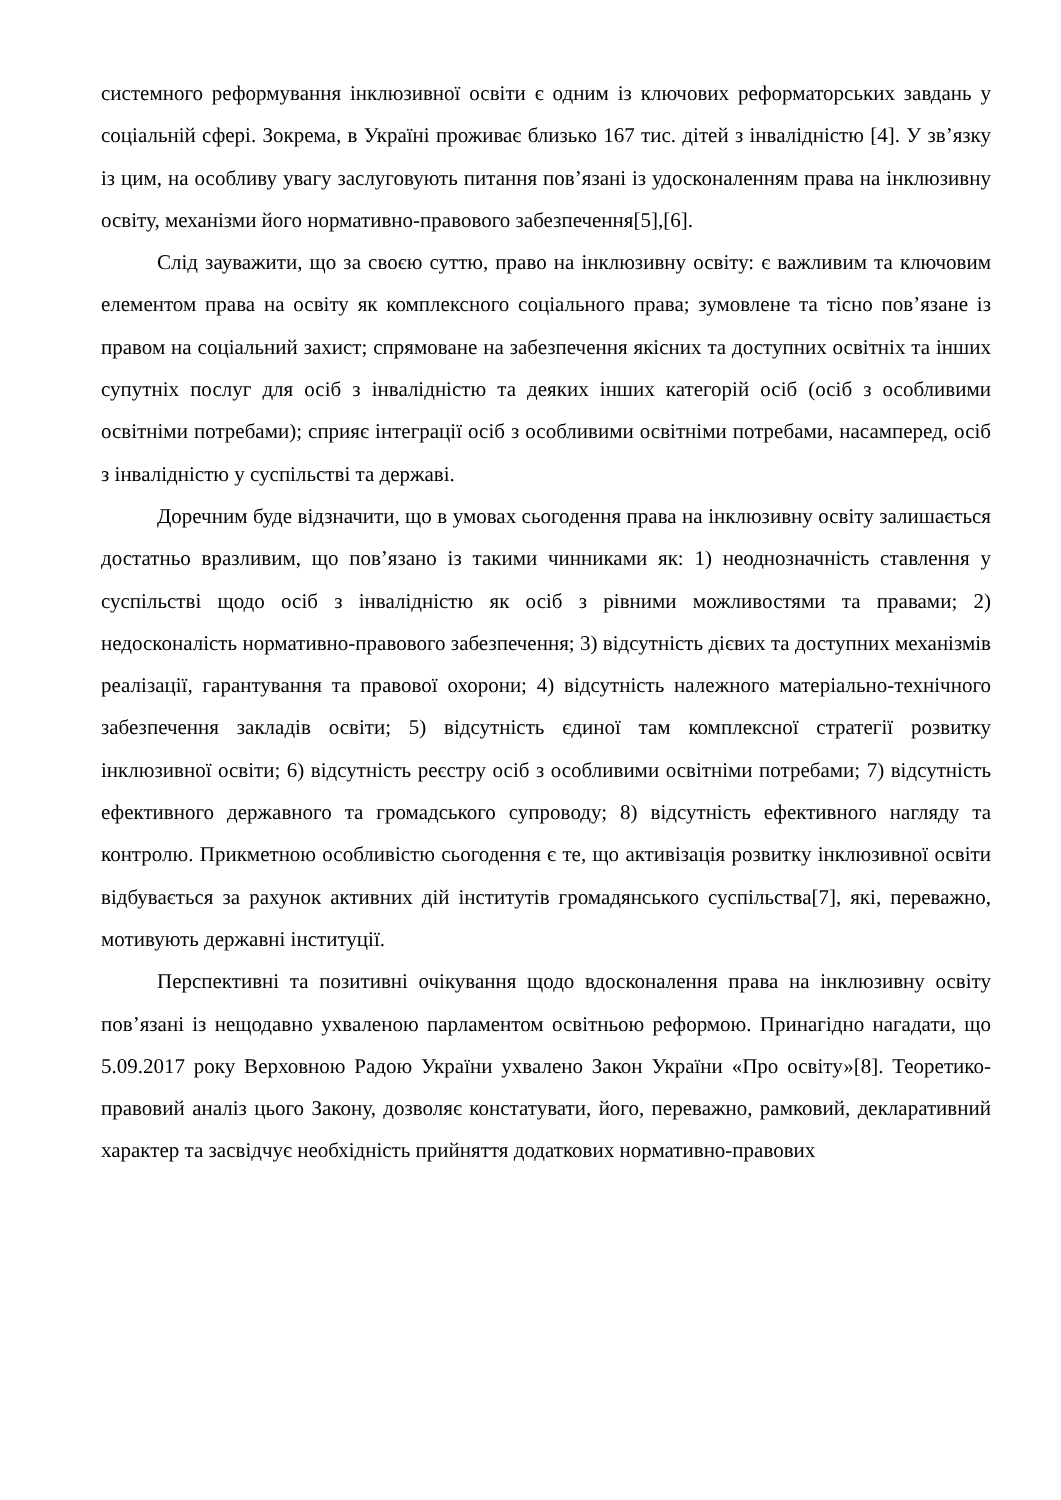системного реформування інклюзивної освіти є одним із ключових реформаторських завдань у соціальній сфері. Зокрема, в Україні проживає близько 167 тис. дітей з інвалідністю [4]. У зв’язку із цим, на особливу увагу заслуговують питання пов’язані із удосконаленням права на інклюзивну освіту, механізми його нормативно-правового забезпечення[5],[6].
Слід зауважити, що за своєю суттю, право на інклюзивну освіту: є важливим та ключовим елементом права на освіту як комплексного соціального права; зумовлене та тісно пов’язане із правом на соціальний захист; спрямоване на забезпечення якісних та доступних освітніх та інших супутніх послуг для осіб з інвалідністю та деяких інших категорій осіб (осіб з особливими освітніми потребами); сприяє інтеграції осіб з особливими освітніми потребами, насамперед, осіб з інвалідністю у суспільстві та державі.
Доречним буде відзначити, що в умовах сьогодення права на інклюзивну освіту залишається достатньо вразливим, що пов’язано із такими чинниками як: 1) неоднозначність ставлення у суспільстві щодо осіб з інвалідністю як осіб з рівними можливостями та правами; 2) недосконаліcть нормативно-правового забезпечення; 3) відсутність дієвих та доступних механізмів реалізації, гарантування та правової охорони; 4) відсутність належного матеріально-технічного забезпечення закладів освіти; 5) відсутність єдиної там комплексної стратегії розвитку інклюзивної освіти; 6) відсутність реєстру осіб з особливими освітніми потребами; 7) відсутність ефективного державного та громадського супроводу; 8) відсутність ефективного нагляду та контролю. Прикметною особливістю сьогодення є те, що активізація розвитку інклюзивної освіти відбувається за рахунок активних дій інститутів громадянського суспільства[7], які, переважно, мотивують державні інституції.
Перспективні та позитивні очікування щодо вдосконалення права на інклюзивну освіту пов’язані із нещодавно ухваленою парламентом освітньою реформою. Принагідно нагадати, що 5.09.2017 року Верховною Радою України ухвалено Закон України «Про освіту»[8]. Теоретико-правовий аналіз цього Закону, дозволяє констатувати, його, переважно, рамковий, декларативний характер та засвідчує необхідність прийняття додаткових нормативно-правових